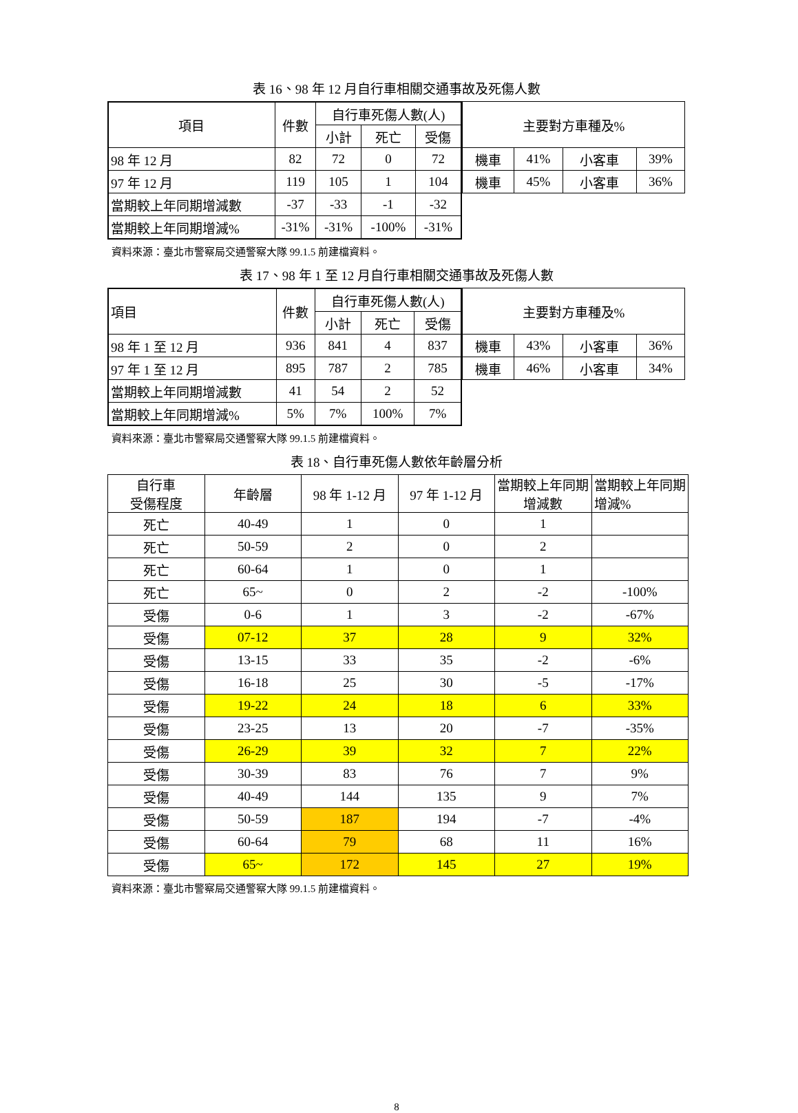表 16、98 年 12 月自行車相關交通事故及死傷人數
| 項目 | 件數 | 自行車死傷人數(人) | | |
| --- | --- | --- | --- | --- |
| | | 小計 | 死亡 | 受傷 |
| 98 年 12 月 | 82 | 72 | 0 | 72 |
| 97 年 12 月 | 119 | 105 | 1 | 104 |
| 當期較上年同期增減數 | -37 | -33 | -1 | -32 |
| 當期較上年同期增減% | -31% | -31% | -100% | -31% |
| 主要對方車種及% | | | |
| --- | --- | --- | --- |
| 機車 | 41% | 小客車 | 39% |
| 機車 | 45% | 小客車 | 36% |
資料來源：臺北市警察局交通警察大隊 99.1.5 前建檔資料。
表 17、98 年 1 至 12 月自行車相關交通事故及死傷人數
| 項目 | 件數 | 自行車死傷人數(人) | | |
| --- | --- | --- | --- | --- |
| | | 小計 | 死亡 | 受傷 |
| 98 年 1 至 12 月 | 936 | 841 | 4 | 837 |
| 97 年 1 至 12 月 | 895 | 787 | 2 | 785 |
| 當期較上年同期增減數 | 41 | 54 | 2 | 52 |
| 當期較上年同期增減% | 5% | 7% | 100% | 7% |
| 主要對方車種及% | | | |
| --- | --- | --- | --- |
| 機車 | 43% | 小客車 | 36% |
| 機車 | 46% | 小客車 | 34% |
資料來源：臺北市警察局交通警察大隊 99.1.5 前建檔資料。
表 18、自行車死傷人數依年齡層分析
| 自行車 受傷程度 | 年齡層 | 98 年 1-12 月 | 97 年 1-12 月 | 當期較上年同期增減數 | 當期較上年同期增減% |
| --- | --- | --- | --- | --- | --- |
| 死亡 | 40-49 | 1 | 0 | 1 | |
| 死亡 | 50-59 | 2 | 0 | 2 | |
| 死亡 | 60-64 | 1 | 0 | 1 | |
| 死亡 | 65~ | 0 | 2 | -2 | -100% |
| 受傷 | 0-6 | 1 | 3 | -2 | -67% |
| 受傷 | 07-12 | 37 | 28 | 9 | 32% |
| 受傷 | 13-15 | 33 | 35 | -2 | -6% |
| 受傷 | 16-18 | 25 | 30 | -5 | -17% |
| 受傷 | 19-22 | 24 | 18 | 6 | 33% |
| 受傷 | 23-25 | 13 | 20 | -7 | -35% |
| 受傷 | 26-29 | 39 | 32 | 7 | 22% |
| 受傷 | 30-39 | 83 | 76 | 7 | 9% |
| 受傷 | 40-49 | 144 | 135 | 9 | 7% |
| 受傷 | 50-59 | 187 | 194 | -7 | -4% |
| 受傷 | 60-64 | 79 | 68 | 11 | 16% |
| 受傷 | 65~ | 172 | 145 | 27 | 19% |
資料來源：臺北市警察局交通警察大隊 99.1.5 前建檔資料。
8